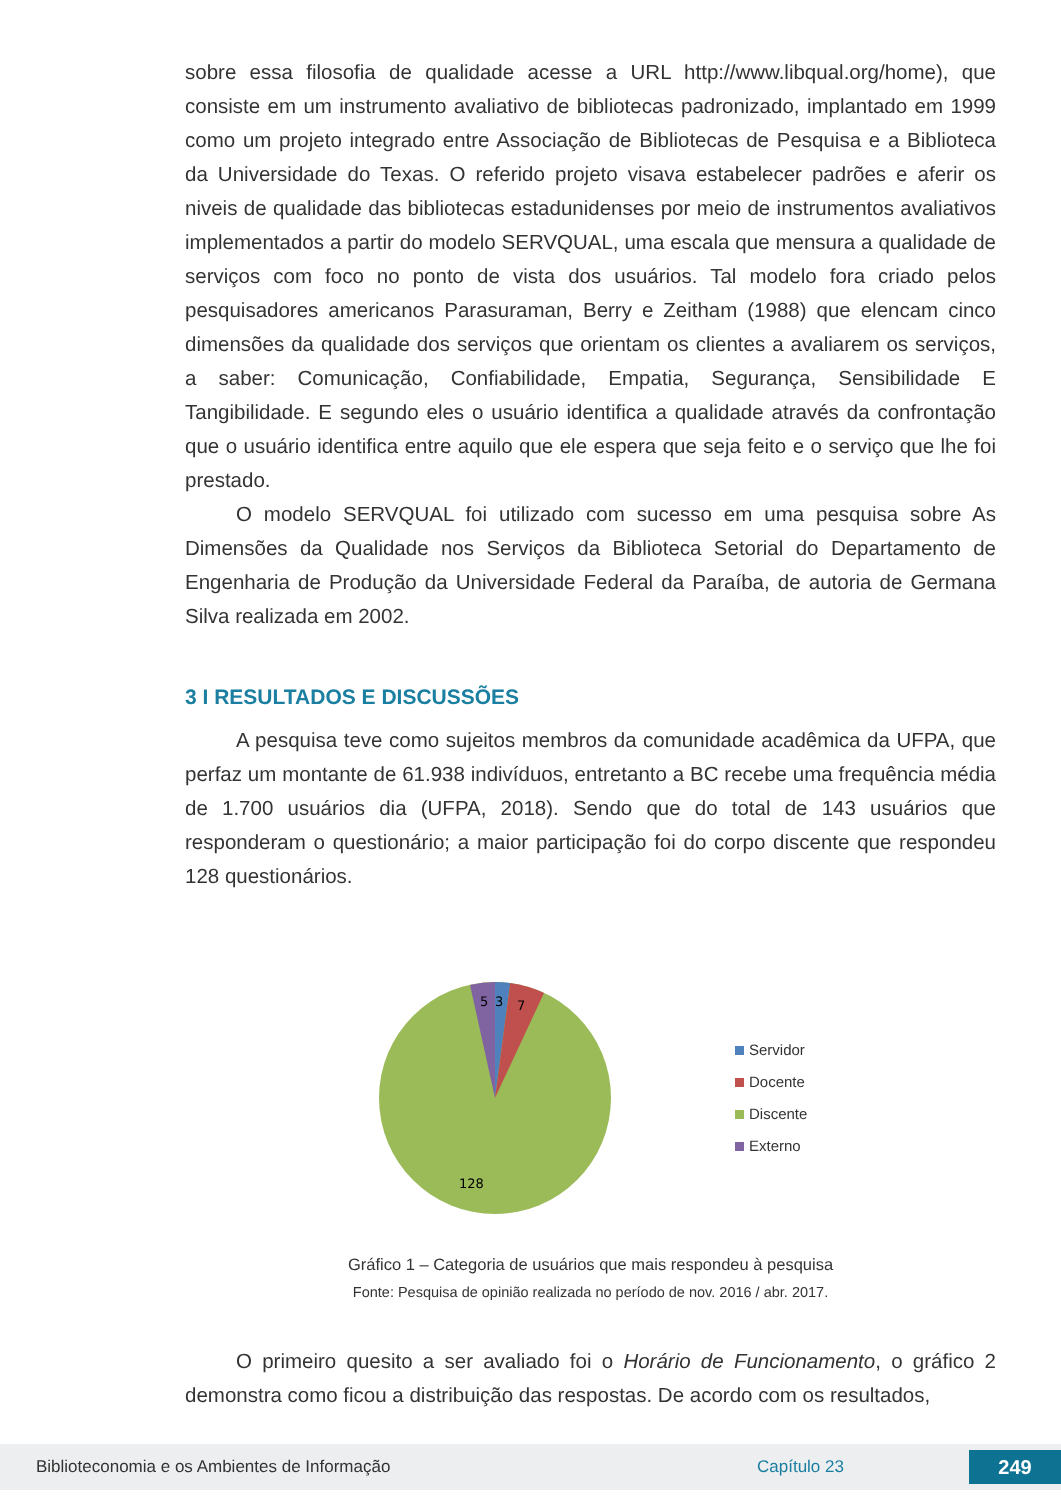sobre essa filosofia de qualidade acesse a URL http://www.libqual.org/home), que consiste em um instrumento avaliativo de bibliotecas padronizado, implantado em 1999 como um projeto integrado entre Associação de Bibliotecas de Pesquisa e a Biblioteca da Universidade do Texas. O referido projeto visava estabelecer padrões e aferir os niveis de qualidade das bibliotecas estadunidenses por meio de instrumentos avaliativos implementados a partir do modelo SERVQUAL, uma escala que mensura a qualidade de serviços com foco no ponto de vista dos usuários. Tal modelo fora criado pelos pesquisadores americanos Parasuraman, Berry e Zeitham (1988) que elencam cinco dimensões da qualidade dos serviços que orientam os clientes a avaliarem os serviços, a saber: Comunicação, Confiabilidade, Empatia, Segurança, Sensibilidade E Tangibilidade. E segundo eles o usuário identifica a qualidade através da confrontação que o usuário identifica entre aquilo que ele espera que seja feito e o serviço que lhe foi prestado.
O modelo SERVQUAL foi utilizado com sucesso em uma pesquisa sobre As Dimensões da Qualidade nos Serviços da Biblioteca Setorial do Departamento de Engenharia de Produção da Universidade Federal da Paraíba, de autoria de Germana Silva realizada em 2002.
3 I RESULTADOS E DISCUSSÕES
A pesquisa teve como sujeitos membros da comunidade acadêmica da UFPA, que perfaz um montante de 61.938 indivíduos, entretanto a BC recebe uma frequência média de 1.700 usuários dia (UFPA, 2018). Sendo que do total de 143 usuários que responderam o questionário; a maior participação foi do corpo discente que respondeu 128 questionários.
5
3
7
128
Servidor
Docente
Discente
Externo
Gráfico 1 – Categoria de usuários que mais respondeu à pesquisa
Fonte: Pesquisa de opinião realizada no período de nov. 2016 / abr. 2017.
O primeiro quesito a ser avaliado foi o Horário de Funcionamento, o gráfico 2 demonstra como ficou a distribuição das respostas. De acordo com os resultados,
Biblioteconomia e os Ambientes de Informação Capítulo 23 249